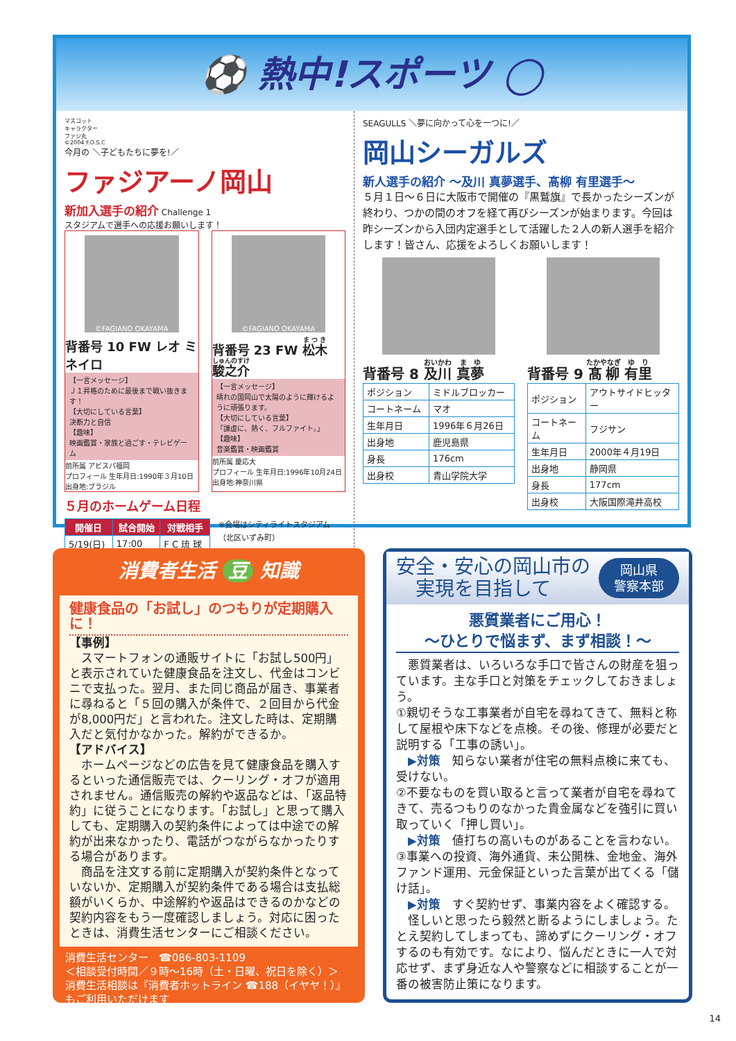⚽ 熱中!スポーツ ◯
マスコット
キャラクター
ファジ丸
©2004 F.O.S.C
今月の ＼子どもたちに夢を!／
ファジアーノ岡山
新加入選手の紹介 Challenge 1
スタジアムで選手への応援お願いします！
©FAGIANO OKAYAMA
背番号 10 FW レオ ミネイロ
【一言メッセージ】
Ｊ１昇格のために最後まで戦い抜きます！
【大切にしている言葉】
決断力と自信
【趣味】
映画鑑賞・家族と過ごす・テレビゲーム
前所属 アビスパ福岡
プロフィール 生年月日:1990年３月10日
出身地:ブラジル
©FAGIANO OKAYAMA
背番号 23 FW 松木 駿之介
【一言メッセージ】
晴れの国岡山で太陽のように輝けるように頑張ります。
【大切にしている言葉】
「謙虚に、熱く、フルファイト。」
【趣味】
音楽鑑賞・映画鑑賞
前所属 慶応大
プロフィール 生年月日:1996年10月24日
出身地:神奈川県
５月のホームゲーム日程
| 開催日 | 試合開始 | 対戦相手 |
| --- | --- | --- |
| 5/19(日) | 17:00 | F C 琉 球 |
※会場はシティライトスタジアム
（北区いずみ町）
SEAGULLS ＼夢に向かって心を一つに!／
岡山シーガルズ
新人選手の紹介 ～及川 真夢選手、髙柳 有里選手～
５月１日～６日に大阪市で開催の『黒鷲旗』で長かったシーズンが終わり、つかの間のオフを経て再びシーズンが始まります。今回は昨シーズンから入団内定選手として活躍した２人の新人選手を紹介します！皆さん、応援をよろしくお願いします！
背番号 8 及川 真夢
| ポジション | ミドルブロッカー |
| コートネーム | マオ |
| 生年月日 | 1996年６月26日 |
| 出身地 | 鹿児島県 |
| 身長 | 176cm |
| 出身校 | 青山学院大学 |
背番号 9 髙柳 有里
| ポジション | アウトサイドヒッター |
| コートネーム | フジサン |
| 生年月日 | 2000年４月19日 |
| 出身地 | 静岡県 |
| 身長 | 177cm |
| 出身校 | 大阪国際滝井高校 |
消費者生活 豆 知識
健康食品の「お試し」のつもりが定期購入に！
【事例】
　スマートフォンの通販サイトに「お試し500円」と表示されていた健康食品を注文し、代金はコンビニで支払った。翌月、また同じ商品が届き、事業者に尋ねると「５回の購入が条件で、２回目から代金が8,000円だ」と言われた。注文した時は、定期購入だと気付かなかった。解約ができるか。
【アドバイス】
　ホームページなどの広告を見て健康食品を購入するといった通信販売では、クーリング・オフが適用されません。通信販売の解約や返品などは、「返品特約」に従うことになります。「お試し」と思って購入しても、定期購入の契約条件によっては中途での解約が出来なかったり、電話がつながらなかったりする場合があります。
　商品を注文する前に定期購入が契約条件となっていないか、定期購入が契約条件である場合は支払総額がいくらか、中途解約や返品はできるのかなどの契約内容をもう一度確認しましょう。対応に困ったときは、消費生活センターにご相談ください。
消費生活センター　☎086-803-1109
＜相談受付時間／９時～16時（土・日曜、祝日を除く）＞
消費生活相談は『消費者ホットライン ☎188（イヤヤ！）』もご利用いただけます
安全・安心の岡山市の
　実現を目指して
岡山県
警察本部
悪質業者にご用心！
～ひとりで悩まず、まず相談！～
　悪質業者は、いろいろな手口で皆さんの財産を狙っています。主な手口と対策をチェックしておきましょう。
①親切そうな工事業者が自宅を尋ねてきて、無料と称して屋根や床下などを点検。その後、修理が必要だと説明する「工事の誘い」。
　▶対策　知らない業者が住宅の無料点検に来ても、受けない。
②不要なものを買い取ると言って業者が自宅を尋ねてきて、売るつもりのなかった貴金属などを強引に買い取っていく「押し買い」。
　▶対策　値打ちの高いものがあることを言わない。
③事業への投資、海外通貨、未公開株、金地金、海外ファンド運用、元金保証といった言葉が出てくる「儲け話」。
　▶対策　すぐ契約せず、事業内容をよく確認する。
　怪しいと思ったら毅然と断るようにしましょう。たとえ契約してしまっても、諦めずにクーリング・オフするのも有効です。なにより、悩んだときに一人で対応せず、まず身近な人や警察などに相談することが一番の被害防止策になります。
14